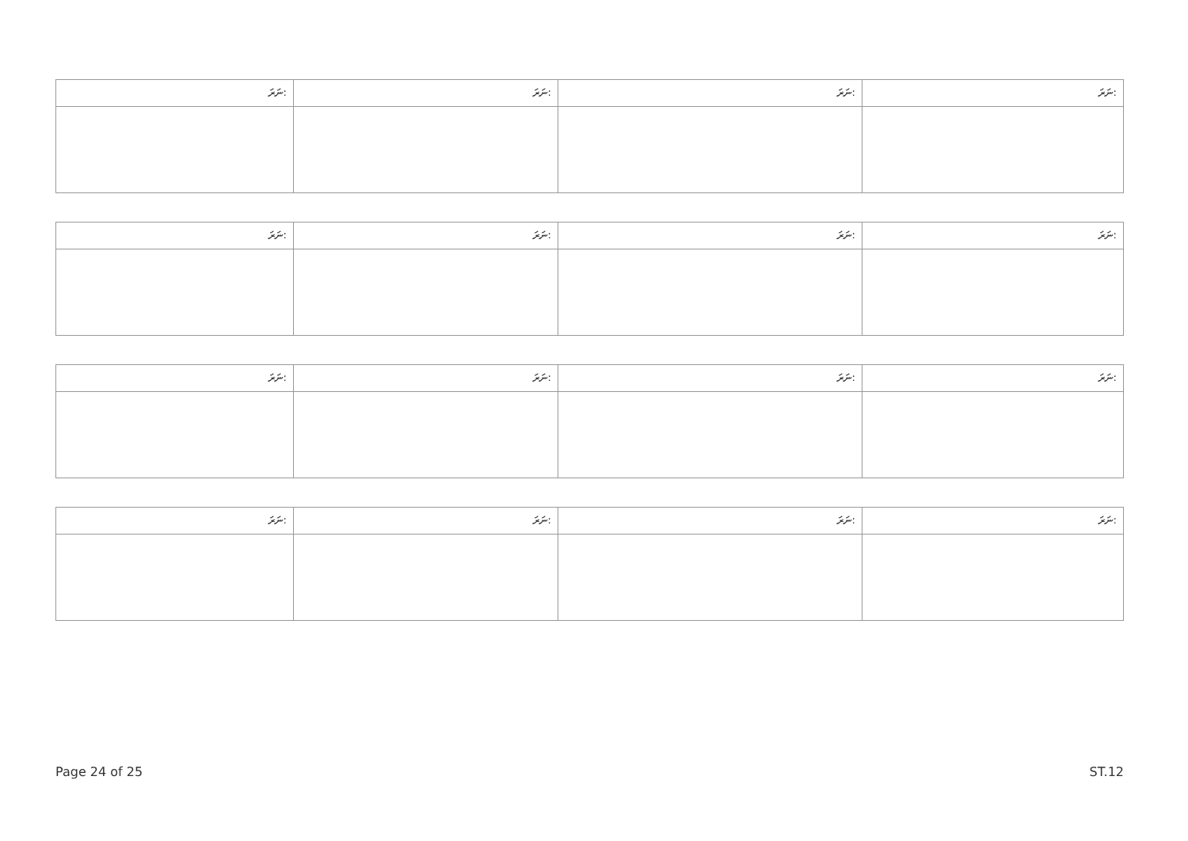| ނަރަ: | ނަރަ: | ނަރަ: | ނަރަ: |
| ނަރަ: | ނަރަ: | ނަރަ: | ނަރަ: |
| ނަރަ: | ނަރަ: | ނަރަ: | ނަރަ: |
| ނަރަ: | ނަރަ: | ނަރަ: | ނަރަ: |
Page 24 of 25 ST.12